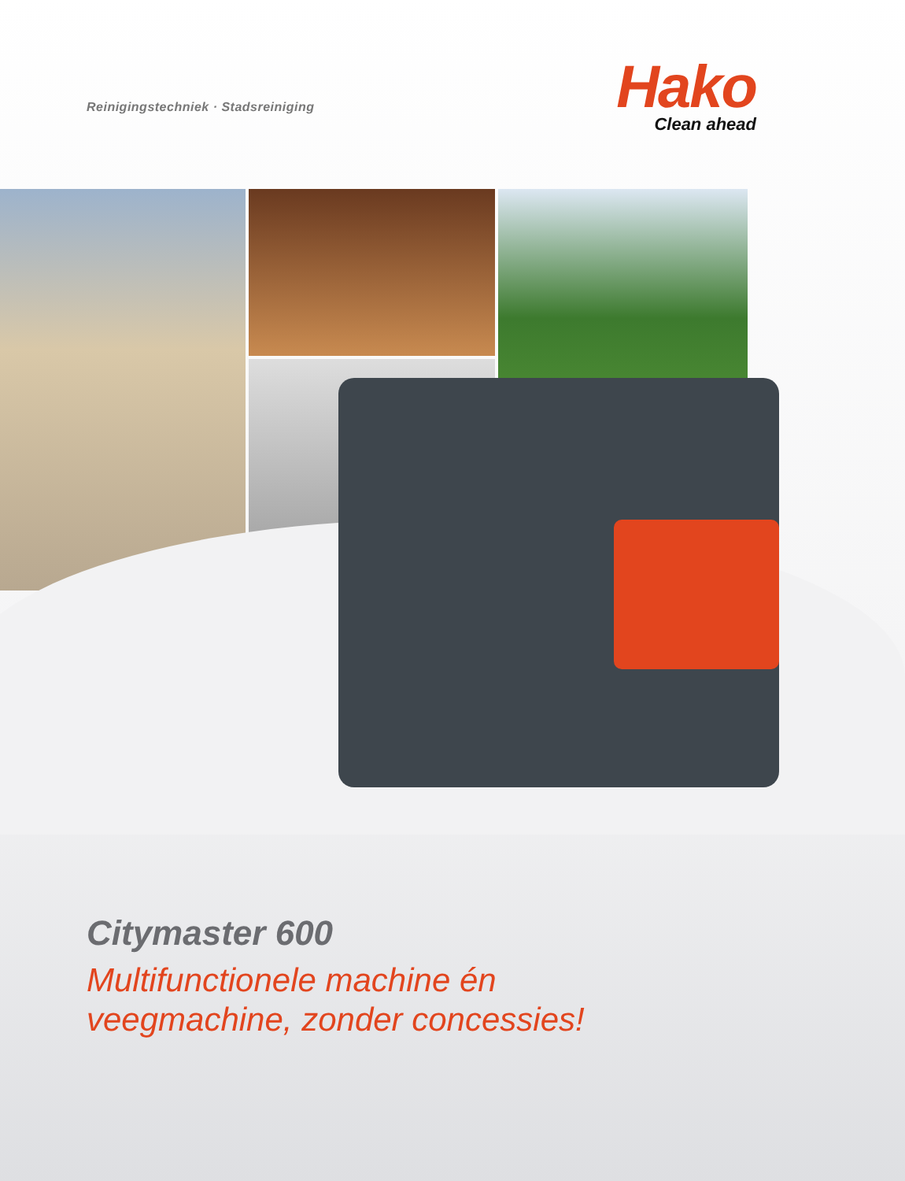Reinigingstechniek · Stadsreiniging
Hako
Clean ahead
Citymaster 600
Multifunctionele machine én
veegmachine, zonder concessies!